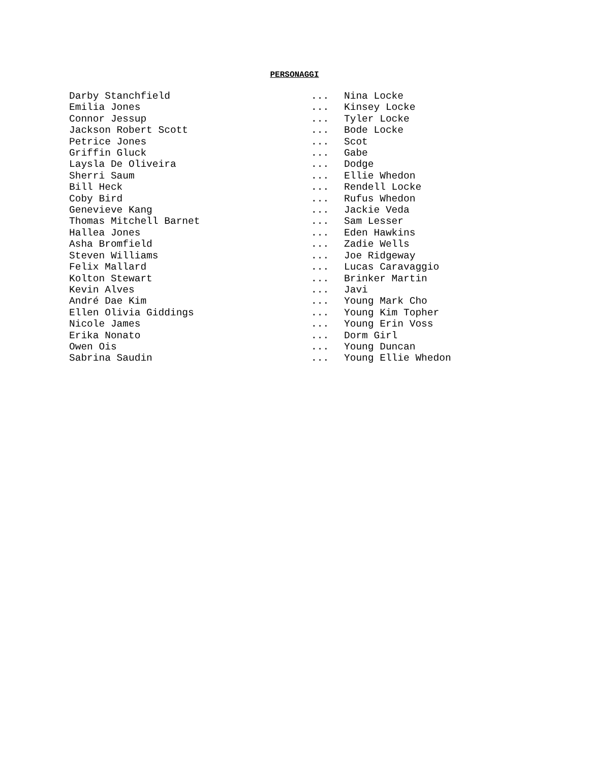PERSONAGGI
| Darby Stanchfield | ... | Nina Locke |
| Emilia Jones | ... | Kinsey Locke |
| Connor Jessup | ... | Tyler Locke |
| Jackson Robert Scott | ... | Bode Locke |
| Petrice Jones | ... | Scot |
| Griffin Gluck | ... | Gabe |
| Laysla De Oliveira | ... | Dodge |
| Sherri Saum | ... | Ellie Whedon |
| Bill Heck | ... | Rendell Locke |
| Coby Bird | ... | Rufus Whedon |
| Genevieve Kang | ... | Jackie Veda |
| Thomas Mitchell Barnet | ... | Sam Lesser |
| Hallea Jones | ... | Eden Hawkins |
| Asha Bromfield | ... | Zadie Wells |
| Steven Williams | ... | Joe Ridgeway |
| Felix Mallard | ... | Lucas Caravaggio |
| Kolton Stewart | ... | Brinker Martin |
| Kevin Alves | ... | Javi |
| André Dae Kim | ... | Young Mark Cho |
| Ellen Olivia Giddings | ... | Young Kim Topher |
| Nicole James | ... | Young Erin Voss |
| Erika Nonato | ... | Dorm Girl |
| Owen Ois | ... | Young Duncan |
| Sabrina Saudin | ... | Young Ellie Whedon |